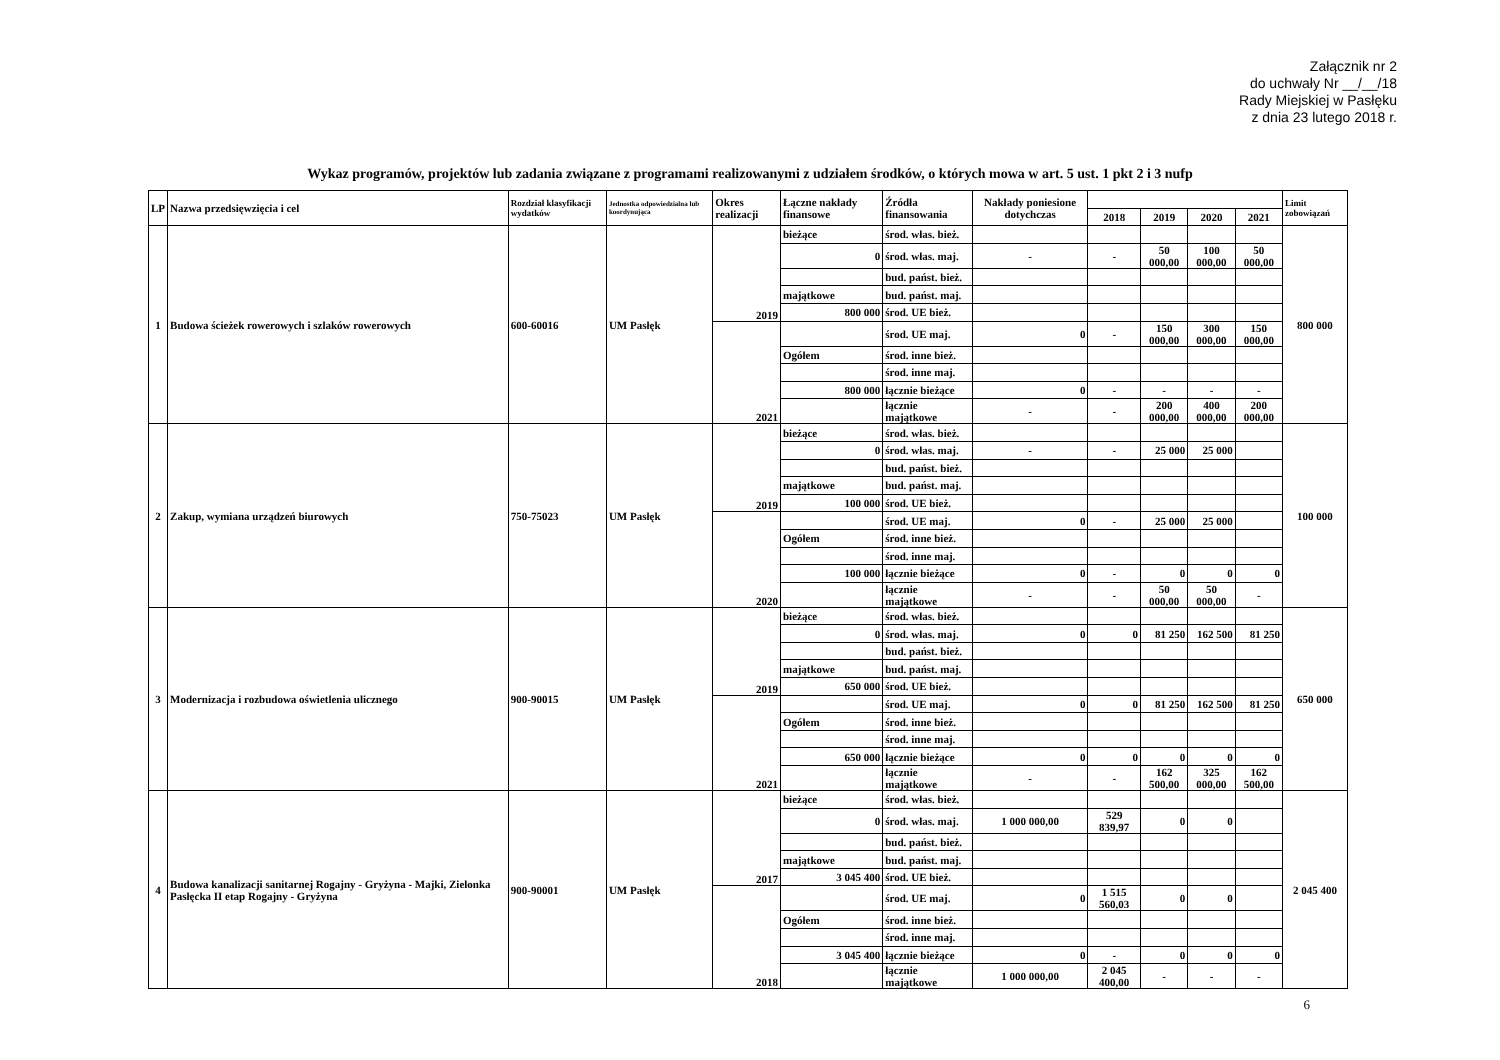Załącznik nr 2
do uchwały Nr __/__/18
Rady Miejskiej w Pasłęku
z dnia 23 lutego 2018 r.
Wykaz programów, projektów lub zadania związane z programami realizowanymi z udziałem środków, o których mowa w art. 5 ust. 1 pkt 2 i 3 nufp
| LP | Nazwa przedsięwzięcia i cel | Rozdział klasyfikacji wydatków | Jednostka odpowiedzialna lub koordynująca | Okres realizacji | Łączne nakłady finansowe | Źródła finansowania | Nakłady poniesione dotychczas | | | | | Limit zobowiązań |
| --- | --- | --- | --- | --- | --- | --- | --- | --- | --- | --- | --- | --- |
| | | | | | | | | 2018 | 2019 | 2020 | 2021 | |
| 1 | Budowa ścieżek rowerowych i szlaków rowerowych | 600-60016 | UM Pasłęk | 2019 | bieżące | środ. włas. bież. | | | | | | 800 000 |
| | | | | | 0 | środ. włas. maj. | - | - | 50 000,00 | 100 000,00 | 50 000,00 | |
| | | | | | | bud. państ. bież. | | | | | | |
| | | | | | majątkowe | bud. państ. maj. | | | | | | |
| | | | | | 800 000 | środ. UE bież. | | | | | | |
| | | | | 2021 | | środ. UE maj. | 0 | - | 150 000,00 | 300 000,00 | 150 000,00 | |
| | | | | | Ogółem | środ. inne bież. | | | | | | |
| | | | | | | środ. inne maj. | | | | | | |
| | | | | | 800 000 | łącznie bieżące | 0 | - | - | - | - | |
| | | | | | | łącznie majątkowe | - | - | 200 000,00 | 400 000,00 | 200 000,00 | |
| 2 | Zakup, wymiana urządzeń biurowych | 750-75023 | UM Pasłęk | 2019 | bieżące | środ. włas. bież. | | | | | | 100 000 |
| | | | | | 0 | środ. włas. maj. | - | - | 25 000 | 25 000 | | |
| | | | | | | bud. państ. bież. | | | | | | |
| | | | | | majątkowe | bud. państ. maj. | | | | | | |
| | | | | | 100 000 | środ. UE bież. | | | | | | |
| | | | | 2020 | | środ. UE maj. | 0 | - | 25 000 | 25 000 | | |
| | | | | | Ogółem | środ. inne bież. | | | | | | |
| | | | | | | środ. inne maj. | | | | | | |
| | | | | | 100 000 | łącznie bieżące | 0 | - | 0 | 0 | 0 | |
| | | | | | | łącznie majątkowe | - | - | 50 000,00 | 50 000,00 | - | |
| 3 | Modernizacja i rozbudowa oświetlenia ulicznego | 900-90015 | UM Pasłęk | 2019 | bieżące | środ. włas. bież. | | | | | | 650 000 |
| | | | | | 0 | środ. włas. maj. | 0 | 0 | 81 250 | 162 500 | 81 250 | |
| | | | | | | bud. państ. bież. | | | | | | |
| | | | | | majątkowe | bud. państ. maj. | | | | | | |
| | | | | | 650 000 | środ. UE bież. | | | | | | |
| | | | | 2021 | | środ. UE maj. | 0 | 0 | 81 250 | 162 500 | 81 250 | |
| | | | | | Ogółem | środ. inne bież. | | | | | | |
| | | | | | | środ. inne maj. | | | | | | |
| | | | | | 650 000 | łącznie bieżące | 0 | 0 | 0 | 0 | 0 | |
| | | | | | | łącznie majątkowe | - | - | 162 500,00 | 325 000,00 | 162 500,00 | |
| 4 | Budowa kanalizacji sanitarnej Rogajny - Gryżyna - Majki, Zielonka Pasłęcka II etap Rogajny - Gryżyna | 900-90001 | UM Pasłęk | 2017 | bieżące | środ. włas. bież. | | | | | | 2 045 400 |
| | | | | | 0 | środ. włas. maj. | 1 000 000,00 | 529 839,97 | 0 | 0 | | |
| | | | | | | bud. państ. bież. | | | | | | |
| | | | | | majątkowe | bud. państ. maj. | | | | | | |
| | | | | | 3 045 400 | środ. UE bież. | | | | | | |
| | | | | 2018 | | środ. UE maj. | 0 | 1 515 560,03 | 0 | 0 | | |
| | | | | | Ogółem | środ. inne bież. | | | | | | |
| | | | | | | środ. inne maj. | | | | | | |
| | | | | | 3 045 400 | łącznie bieżące | 0 | - | 0 | 0 | 0 | |
| | | | | | | łącznie majątkowe | 1 000 000,00 | 2 045 400,00 | - | - | - | |
6